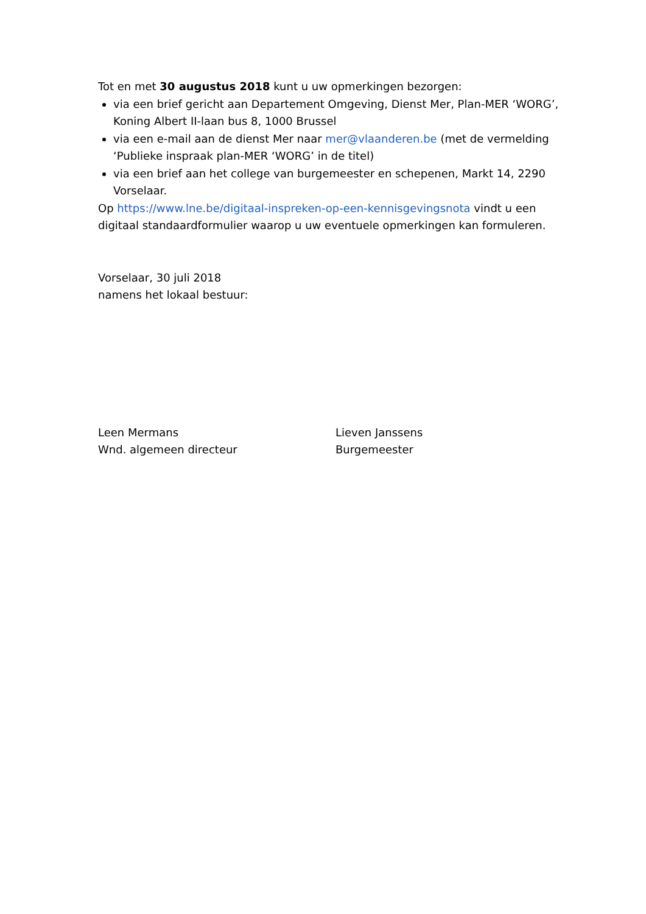Tot en met 30 augustus 2018 kunt u uw opmerkingen bezorgen:
via een brief gericht aan Departement Omgeving, Dienst Mer, Plan-MER ‘WORG’, Koning Albert II-laan bus 8, 1000 Brussel
via een e-mail aan de dienst Mer naar mer@vlaanderen.be (met de vermelding ‘Publieke inspraak plan-MER ‘WORG’ in de titel)
via een brief aan het college van burgemeester en schepenen, Markt 14, 2290 Vorselaar.
Op https://www.lne.be/digitaal-inspreken-op-een-kennisgevingsnota vindt u een digitaal standaardformulier waarop u uw eventuele opmerkingen kan formuleren.
Vorselaar, 30 juli 2018
namens het lokaal bestuur:
Leen Mermans
Wnd. algemeen directeur
Lieven Janssens
Burgemeester